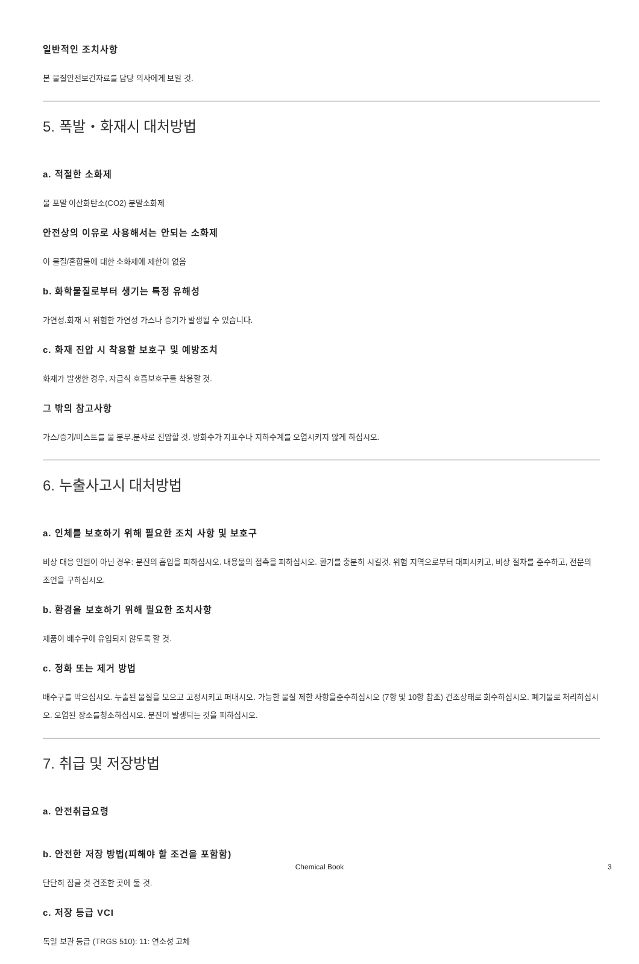일반적인 조치사항
본 물질안전보건자료를 담당 의사에게 보일 것.
5. 폭발・화재시 대처방법
a. 적절한 소화제
물 포말 이산화탄소(CO2) 분말소화제
안전상의 이유로 사용해서는 안되는 소화제
이 물질/혼합물에 대한 소화제에 제한이 없음
b. 화학물질로부터 생기는 특정 유해성
가연성.화재 시 위험한 가연성 가스나 증기가 발생될 수 있습니다.
c. 화재 진압 시 착용할 보호구 및 예방조치
화재가 발생한 경우, 자급식 호흡보호구를 착용할 것.
그 밖의 참고사항
가스/증기/미스트를 물 분무.분사로 진압할 것. 방화수가 지표수나 지하수계를 오염시키지 않게 하십시오.
6. 누출사고시 대처방법
a. 인체를 보호하기 위해 필요한 조치 사항 및 보호구
비상 대응 인원이 아닌 경우: 분진의 흡입을 피하십시오. 내용물의 접촉을 피하십시오. 환기를 충분히 시킬것. 위험 지역으로부터 대피시키고, 비상 절차를 준수하고, 전문의 조언을 구하십시오.
b. 환경을 보호하기 위해 필요한 조치사항
제품이 배수구에 유입되지 않도록 할 것.
c. 정화 또는 제거 방법
배수구를 막으십시오. 누출된 물질을 모으고 고정시키고 퍼내시오. 가능한 물질 제한 사항을준수하십시오 (7항 및 10항 참조) 건조상태로 회수하십시오. 폐기물로 처리하십시오. 오염된 장소를청소하십시오. 분진이 발생되는 것을 피하십시오.
7. 취급 및 저장방법
a. 안전취급요령
b. 안전한 저장 방법(피해야 할 조건을 포함함)
단단히 잠글 것 건조한 곳에 둘 것.
c. 저장 등급 VCI
독일 보관 등급 (TRGS 510): 11: 연소성 고체
Chemical Book 3